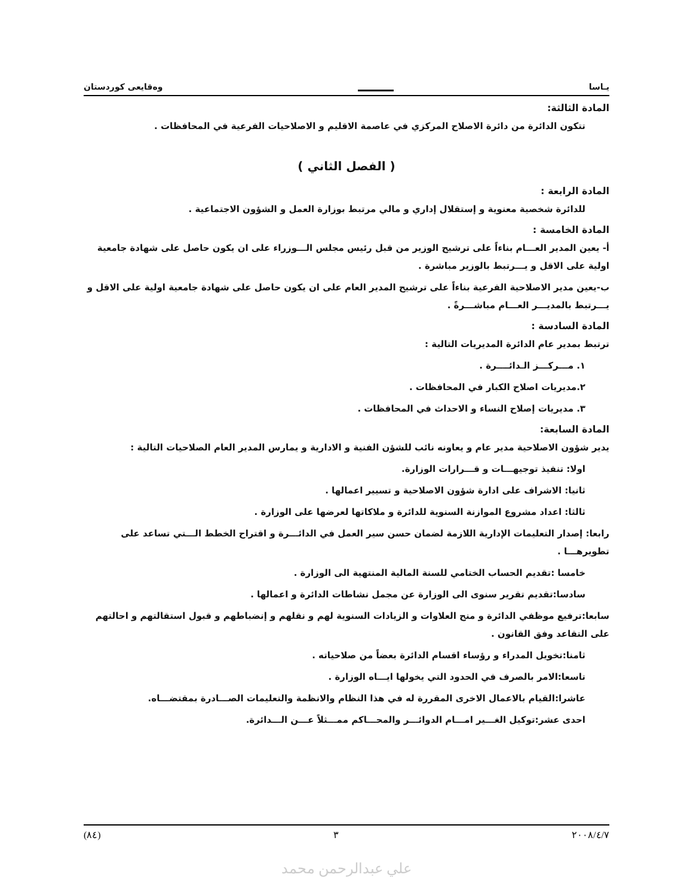يـاسا وەقايعی كوردستان
المادة الثالثة:
تتكون الدائرة من دائرة الاصلاح المركزي في عاصمة الاقليم و الاصلاحيات الفرعية في المحافظات .
( الفصل الثاني )
المادة الرابعة :
للدائرة شخصية معنوية و إستقلال إداري و مالي مرتبط بوزارة العمل و الشؤون الاجتماعية .
المادة الخامسة :
أ- يعين المدير العـــام بناءاً على ترشيح الوزير من قبل رئيس مجلس الـــوزراء على ان يكون حاصل على شهادة جامعية اولية على الاقل و يـــرتبط بالوزير مباشرة .
ب-يعين مدير الاصلاحية الفرعية بناءاً على ترشيح المدير العام على ان يكون حاصل على شهادة جامعية اولية على الاقل و يـــرتبط بالمديـــر العـــام مباشـــرةً .
المادة السادسة :
ترتبط بمدير عام الدائرة المديريات التالية :
١. مـــركـــز الـدائــــرة .
٢.مديريات اصلاح الكبار في المحافظات .
٣. مديريات إصلاح النساء و الاحداث في المحافظات .
المادة السابعة:
يدير شؤون الاصلاحية مدير عام و يعاونه نائب للشؤن الفنية و الادارية و يمارس المدير العام الصلاحيات التالية :
اولا: تنفيذ توجيهـــات و قـــرارات الوزارة.
ثانيا: الاشراف على ادارة شؤون الاصلاحية و تسيير اعمالها .
ثالثا: اعداد مشروع الموازنة السنوية للدائرة و ملاكاتها لعرضها على الوزارة .
رابعا: إصدار التعليمات الإدارية اللازمة لضمان حسن سير العمل في الدائـــرة و اقتراح الخطط الـــتي تساعد على تطويرهـــا .
خامسا :تقديم الحساب الختامي للسنة المالية المنتهية الى الوزارة .
سادسا:تقديم تقرير سنوى الى الوزارة عن مجمل نشاطات الدائرة و اعمالها .
سابعا:ترفيع موظفي الدائرة و منح العلاوات و الزيادات السنوية لهم و نقلهم و إنضباطهم و قبول استقالتهم و احالتهم على التقاعد وفق القانون .
ثامنا:تخويل المدراء و رؤساء اقسام الدائرة بعضاً من صلاحياته .
تاسعا:الامر بالصرف في الحدود التي يخولها ايـــاه الوزارة .
عاشرا:القيام بالاعمال الاخرى المقررة له في هذا النظام والانظمة والتعليمات الصـــادرة بمقتضـــاه.
احدى عشر:توكيل الغـــير امـــام الدوائـــر والمحـــاكم ممـــثلاً عـــن الـــدائرة.
٢٠٠٨/٤/٧ ٣ (٨٤)
علي عبدالرحمن محمد